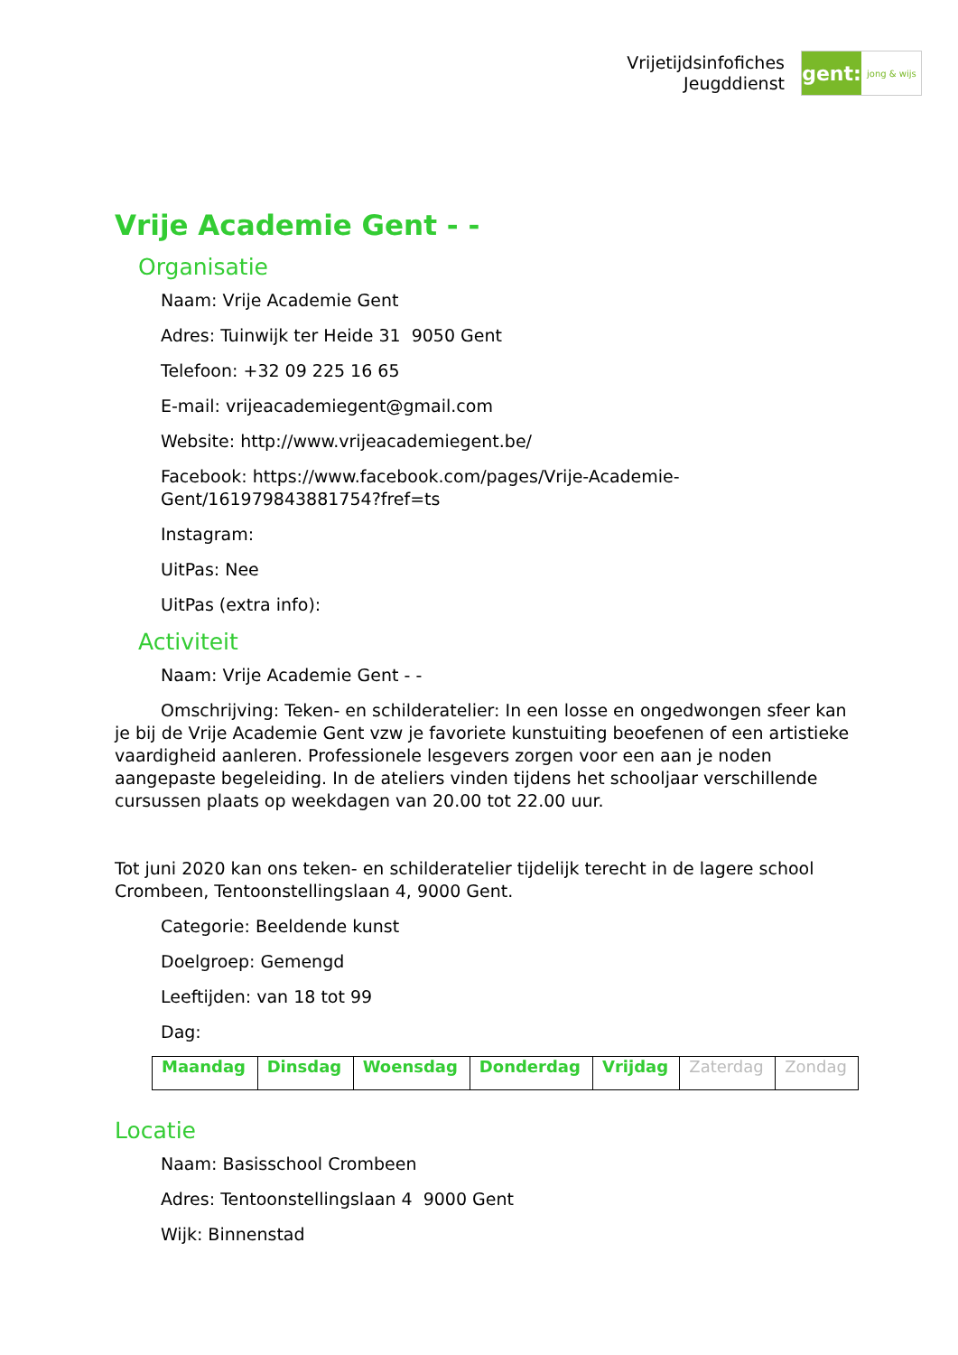Vrijetijdsinfofiches
Jeugddienst
gent:
jong & wijs
Vrije Academie Gent - -
Organisatie
Naam: Vrije Academie Gent
Adres: Tuinwijk ter Heide 31 9050 Gent
Telefoon: +32 09 225 16 65
E-mail: vrijeacademiegent@gmail.com
Website: http://www.vrijeacademiegent.be/
Facebook: https://www.facebook.com/pages/Vrije-Academie-Gent/161979843881754?fref=ts
Instagram:
UitPas: Nee
UitPas (extra info):
Activiteit
Naam: Vrije Academie Gent - -
Omschrijving: Teken- en schilderatelier: In een losse en ongedwongen sfeer kan je bij de Vrije Academie Gent vzw je favoriete kunstuiting beoefenen of een artistieke vaardigheid aanleren. Professionele lesgevers zorgen voor een aan je noden aangepaste begeleiding. In de ateliers vinden tijdens het schooljaar verschillende cursussen plaats op weekdagen van 20.00 tot 22.00 uur.
Tot juni 2020 kan ons teken- en schilderatelier tijdelijk terecht in de lagere school Crombeen, Tentoonstellingslaan 4, 9000 Gent.
Categorie: Beeldende kunst
Doelgroep: Gemengd
Leeftijden: van 18 tot 99
Dag:
| Maandag | Dinsdag | Woensdag | Donderdag | Vrijdag | Zaterdag | Zondag |
Locatie
Naam: Basisschool Crombeen
Adres: Tentoonstellingslaan 4 9000 Gent
Wijk: Binnenstad